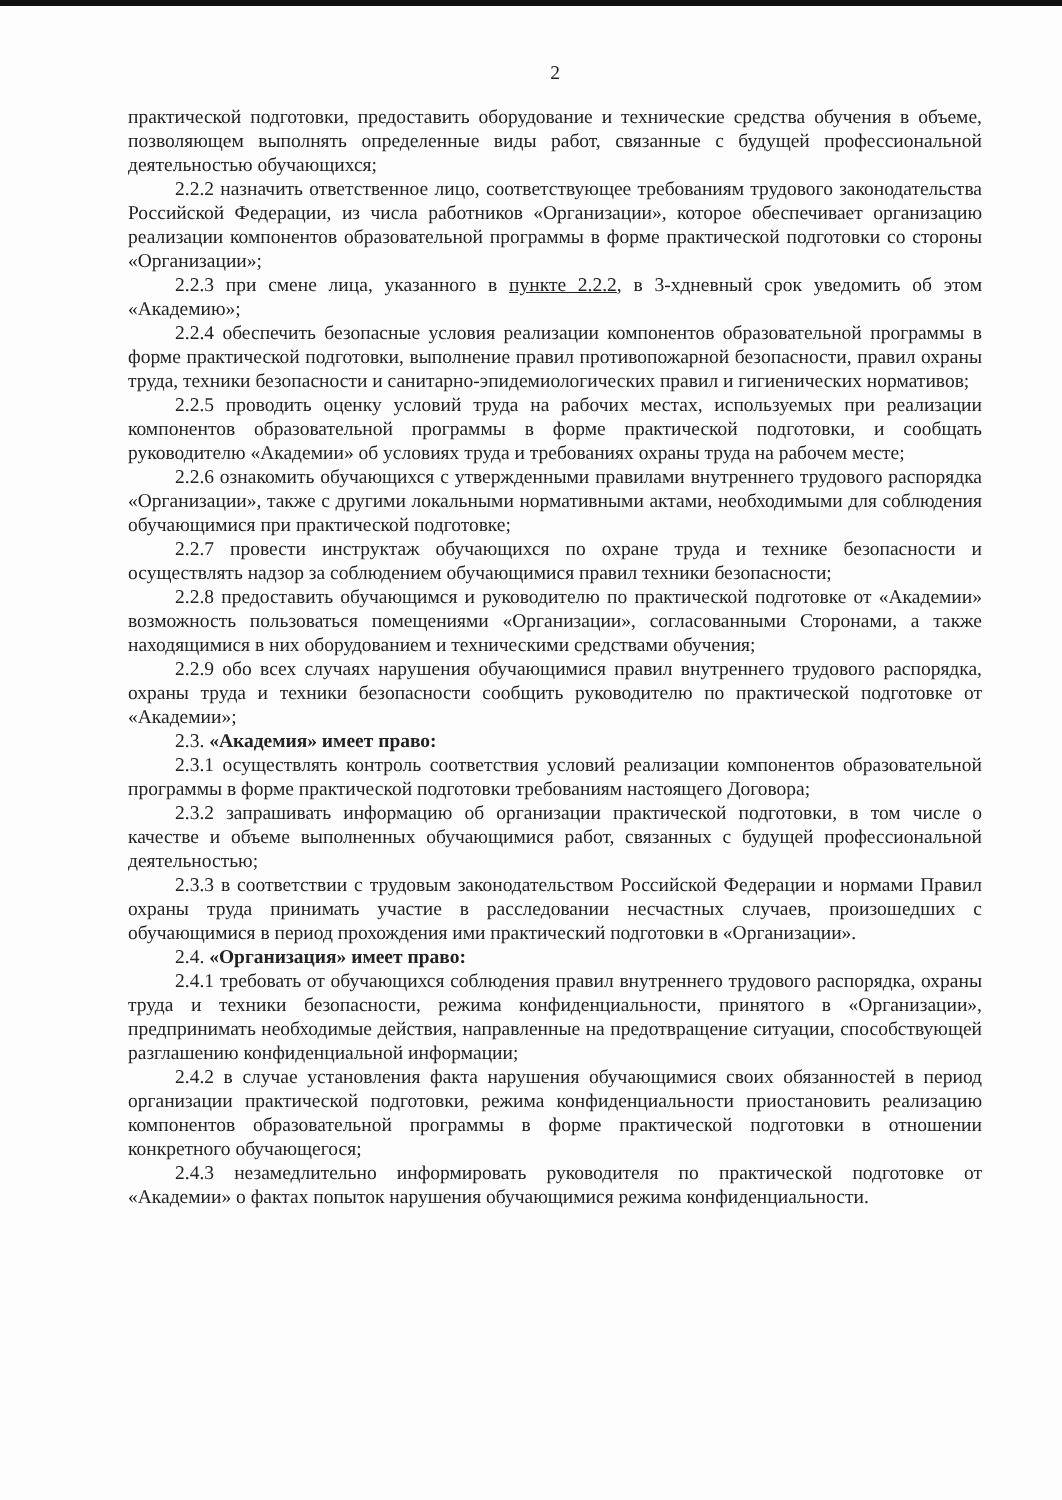2
практической подготовки, предоставить оборудование и технические средства обучения в объеме, позволяющем выполнять определенные виды работ, связанные с будущей профессиональной деятельностью обучающихся;
2.2.2 назначить ответственное лицо, соответствующее требованиям трудового законодательства Российской Федерации, из числа работников «Организации», которое обеспечивает организацию реализации компонентов образовательной программы в форме практической подготовки со стороны «Организации»;
2.2.3 при смене лица, указанного в пункте 2.2.2, в 3-хдневный срок уведомить об этом «Академию»;
2.2.4 обеспечить безопасные условия реализации компонентов образовательной программы в форме практической подготовки, выполнение правил противопожарной безопасности, правил охраны труда, техники безопасности и санитарно-эпидемиологических правил и гигиенических нормативов;
2.2.5 проводить оценку условий труда на рабочих местах, используемых при реализации компонентов образовательной программы в форме практической подготовки, и сообщать руководителю «Академии» об условиях труда и требованиях охраны труда на рабочем месте;
2.2.6 ознакомить обучающихся с утвержденными правилами внутреннего трудового распорядка «Организации», также с другими локальными нормативными актами, необходимыми для соблюдения обучающимися при практической подготовке;
2.2.7 провести инструктаж обучающихся по охране труда и технике безопасности и осуществлять надзор за соблюдением обучающимися правил техники безопасности;
2.2.8 предоставить обучающимся и руководителю по практической подготовке от «Академии» возможность пользоваться помещениями «Организации», согласованными Сторонами, а также находящимися в них оборудованием и техническими средствами обучения;
2.2.9 обо всех случаях нарушения обучающимися правил внутреннего трудового распорядка, охраны труда и техники безопасности сообщить руководителю по практической подготовке от «Академии»;
2.3. «Академия» имеет право:
2.3.1 осуществлять контроль соответствия условий реализации компонентов образовательной программы в форме практической подготовки требованиям настоящего Договора;
2.3.2 запрашивать информацию об организации практической подготовки, в том числе о качестве и объеме выполненных обучающимися работ, связанных с будущей профессиональной деятельностью;
2.3.3 в соответствии с трудовым законодательством Российской Федерации и нормами Правил охраны труда принимать участие в расследовании несчастных случаев, произошедших с обучающимися в период прохождения ими практический подготовки в «Организации».
2.4. «Организация» имеет право:
2.4.1 требовать от обучающихся соблюдения правил внутреннего трудового распорядка, охраны труда и техники безопасности, режима конфиденциальности, принятого в «Организации», предпринимать необходимые действия, направленные на предотвращение ситуации, способствующей разглашению конфиденциальной информации;
2.4.2 в случае установления факта нарушения обучающимися своих обязанностей в период организации практической подготовки, режима конфиденциальности приостановить реализацию компонентов образовательной программы в форме практической подготовки в отношении конкретного обучающегося;
2.4.3 незамедлительно информировать руководителя по практической подготовке от «Академии» о фактах попыток нарушения обучающимися режима конфиденциальности.